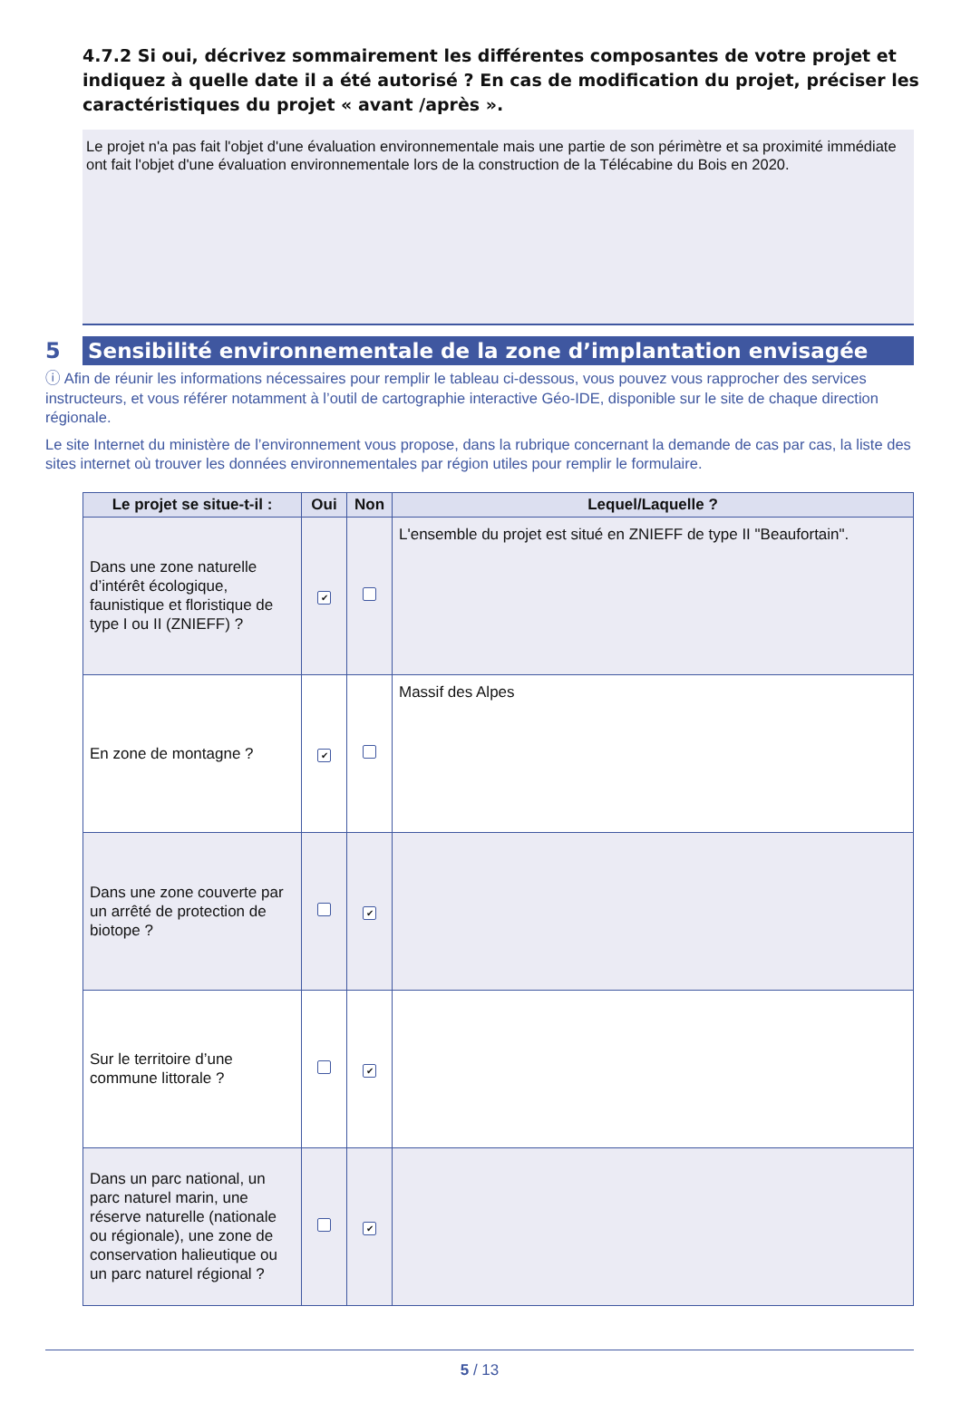4.7.2 Si oui, décrivez sommairement les différentes composantes de votre projet et indiquez à quelle date il a été autorisé ? En cas de modification du projet, préciser les caractéristiques du projet « avant /après ».
Le projet n'a pas fait l'objet d'une évaluation environnementale mais une partie de son périmètre et sa proximité immédiate ont fait l'objet d'une évaluation environnementale lors de la construction de la Télécabine du Bois en 2020.
5
Sensibilité environnementale de la zone d’implantation envisagée
ⓘ Afin de réunir les informations nécessaires pour remplir le tableau ci-dessous, vous pouvez vous rapprocher des services instructeurs, et vous référer notamment à l’outil de cartographie interactive Géo-IDE, disponible sur le site de chaque direction régionale.
Le site Internet du ministère de l’environnement vous propose, dans la rubrique concernant la demande de cas par cas, la liste des sites internet où trouver les données environnementales par région utiles pour remplir le formulaire.
| Le projet se situe-t-il : | Oui | Non | Lequel/Laquelle ? |
| --- | --- | --- | --- |
| Dans une zone naturelle d’intérêt écologique, faunistique et floristique de type I ou II (ZNIEFF) ? | ✔ | | L'ensemble du projet est situé en ZNIEFF de type II "Beaufortain". |
| En zone de montagne ? | ✔ | | Massif des Alpes |
| Dans une zone couverte par un arrêté de protection de biotope ? | | ✔ | |
| Sur le territoire d’une commune littorale ? | | ✔ | |
| Dans un parc national, un parc naturel marin, une réserve naturelle (nationale ou régionale), une zone de conservation halieutique ou un parc naturel régional ? | | ✔ | |
5 / 13